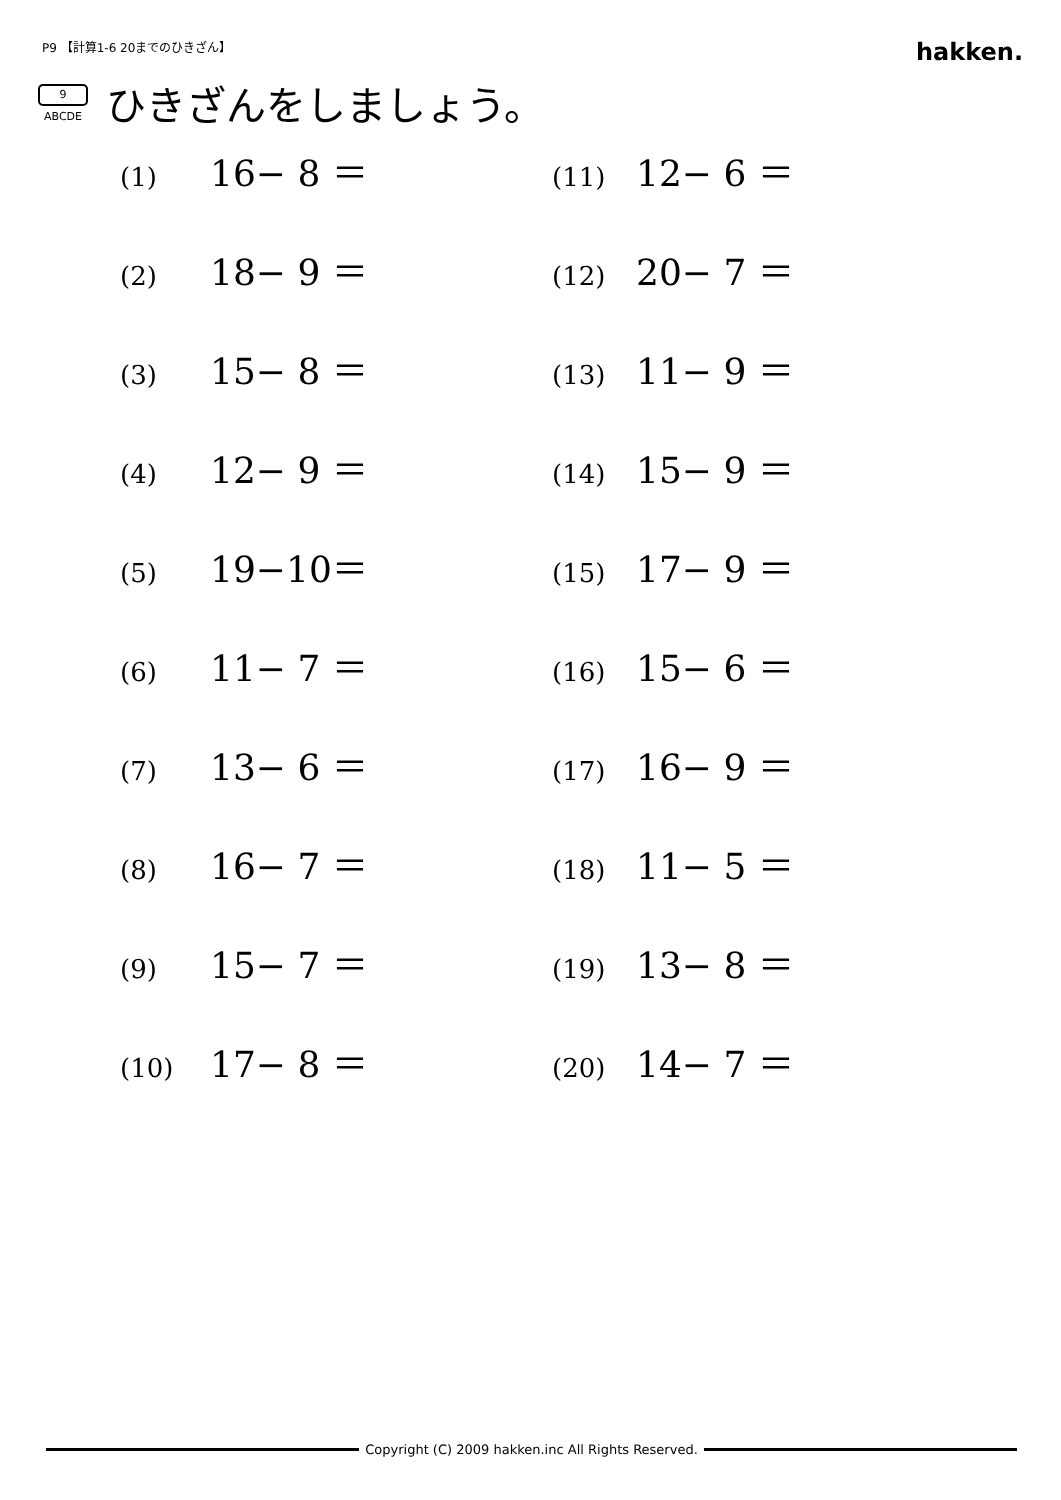P9 【計算1-6 20までのひきざん】
hakken.
9
ABCDE
ひきざんをしましょう。
(1) 16− 8 ＝
(11) 12− 6 ＝
(2) 18− 9 ＝
(12) 20− 7 ＝
(3) 15− 8 ＝
(13) 11− 9 ＝
(4) 12− 9 ＝
(14) 15− 9 ＝
(5) 19−10＝
(15) 17− 9 ＝
(6) 11− 7 ＝
(16) 15− 6 ＝
(7) 13− 6 ＝
(17) 16− 9 ＝
(8) 16− 7 ＝
(18) 11− 5 ＝
(9) 15− 7 ＝
(19) 13− 8 ＝
(10) 17− 8 ＝
(20) 14− 7 ＝
Copyright (C) 2009 hakken.inc All Rights Reserved.